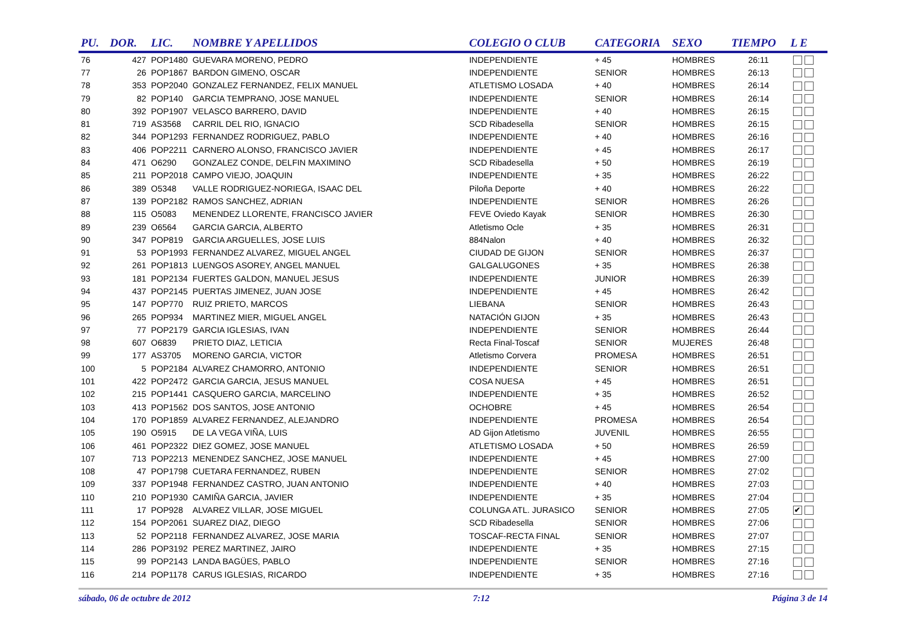| PU. | DOR. | LIC. | NOMBRE Y APELLIDOS | COLEGIO O CLUB | CATEGORIA | SEXO | TIEMPO | L E |
| --- | --- | --- | --- | --- | --- | --- | --- | --- |
| 76 | 427 | POP1480 | GUEVARA MORENO, PEDRO | INDEPENDIENTE | + 45 | HOMBRES | 26:11 | |
| 77 | 26 | POP1867 | BARDON GIMENO, OSCAR | INDEPENDIENTE | SENIOR | HOMBRES | 26:13 | |
| 78 | 353 | POP2040 | GONZALEZ FERNANDEZ, FELIX MANUEL | ATLETISMO LOSADA | + 40 | HOMBRES | 26:14 | |
| 79 | 82 | POP140 | GARCIA TEMPRANO, JOSE MANUEL | INDEPENDIENTE | SENIOR | HOMBRES | 26:14 | |
| 80 | 392 | POP1907 | VELASCO BARRERO, DAVID | INDEPENDIENTE | + 40 | HOMBRES | 26:15 | |
| 81 | 719 | AS3568 | CARRIL DEL RIO, IGNACIO | SCD Ribadesella | SENIOR | HOMBRES | 26:15 | |
| 82 | 344 | POP1293 | FERNANDEZ RODRIGUEZ, PABLO | INDEPENDIENTE | + 40 | HOMBRES | 26:16 | |
| 83 | 406 | POP2211 | CARNERO ALONSO, FRANCISCO JAVIER | INDEPENDIENTE | + 45 | HOMBRES | 26:17 | |
| 84 | 471 | O6290 | GONZALEZ CONDE, DELFIN MAXIMINO | SCD Ribadesella | + 50 | HOMBRES | 26:19 | |
| 85 | 211 | POP2018 | CAMPO VIEJO, JOAQUIN | INDEPENDIENTE | + 35 | HOMBRES | 26:22 | |
| 86 | 389 | O5348 | VALLE RODRIGUEZ-NORIEGA, ISAAC DEL | Piloña Deporte | + 40 | HOMBRES | 26:22 | |
| 87 | 139 | POP2182 | RAMOS SANCHEZ, ADRIAN | INDEPENDIENTE | SENIOR | HOMBRES | 26:26 | |
| 88 | 115 | O5083 | MENENDEZ LLORENTE, FRANCISCO JAVIER | FEVE Oviedo Kayak | SENIOR | HOMBRES | 26:30 | |
| 89 | 239 | O6564 | GARCIA GARCIA, ALBERTO | Atletismo Ocle | + 35 | HOMBRES | 26:31 | |
| 90 | 347 | POP819 | GARCIA ARGUELLES, JOSE LUIS | 884Nalon | + 40 | HOMBRES | 26:32 | |
| 91 | 53 | POP1993 | FERNANDEZ ALVAREZ, MIGUEL ANGEL | CIUDAD DE GIJON | SENIOR | HOMBRES | 26:37 | |
| 92 | 261 | POP1813 | LUENGOS ASOREY, ANGEL MANUEL | GALGALUGONES | + 35 | HOMBRES | 26:38 | |
| 93 | 181 | POP2134 | FUERTES GALDON, MANUEL JESUS | INDEPENDIENTE | JUNIOR | HOMBRES | 26:39 | |
| 94 | 437 | POP2145 | PUERTAS JIMENEZ, JUAN JOSE | INDEPENDIENTE | + 45 | HOMBRES | 26:42 | |
| 95 | 147 | POP770 | RUIZ PRIETO, MARCOS | LIEBANA | SENIOR | HOMBRES | 26:43 | |
| 96 | 265 | POP934 | MARTINEZ MIER, MIGUEL ANGEL | NATACIÓN GIJON | + 35 | HOMBRES | 26:43 | |
| 97 | 77 | POP2179 | GARCIA IGLESIAS, IVAN | INDEPENDIENTE | SENIOR | HOMBRES | 26:44 | |
| 98 | 607 | O6839 | PRIETO DIAZ, LETICIA | Recta Final-Toscaf | SENIOR | MUJERES | 26:48 | |
| 99 | 177 | AS3705 | MORENO GARCIA, VICTOR | Atletismo Corvera | PROMESA | HOMBRES | 26:51 | |
| 100 | 5 | POP2184 | ALVAREZ CHAMORRO, ANTONIO | INDEPENDIENTE | SENIOR | HOMBRES | 26:51 | |
| 101 | 422 | POP2472 | GARCIA GARCIA, JESUS MANUEL | COSA NUESA | + 45 | HOMBRES | 26:51 | |
| 102 | 215 | POP1441 | CASQUERO GARCIA, MARCELINO | INDEPENDIENTE | + 35 | HOMBRES | 26:52 | |
| 103 | 413 | POP1562 | DOS SANTOS, JOSE ANTONIO | OCHOBRE | + 45 | HOMBRES | 26:54 | |
| 104 | 170 | POP1859 | ALVAREZ FERNANDEZ, ALEJANDRO | INDEPENDIENTE | PROMESA | HOMBRES | 26:54 | |
| 105 | 190 | O5915 | DE LA VEGA VIÑA, LUIS | AD Gijon Atletismo | JUVENIL | HOMBRES | 26:55 | |
| 106 | 461 | POP2322 | DIEZ GOMEZ, JOSE MANUEL | ATLETISMO LOSADA | + 50 | HOMBRES | 26:59 | |
| 107 | 713 | POP2213 | MENENDEZ SANCHEZ, JOSE MANUEL | INDEPENDIENTE | + 45 | HOMBRES | 27:00 | |
| 108 | 47 | POP1798 | CUETARA FERNANDEZ, RUBEN | INDEPENDIENTE | SENIOR | HOMBRES | 27:02 | |
| 109 | 337 | POP1948 | FERNANDEZ CASTRO, JUAN ANTONIO | INDEPENDIENTE | + 40 | HOMBRES | 27:03 | |
| 110 | 210 | POP1930 | CAMIÑA GARCIA, JAVIER | INDEPENDIENTE | + 35 | HOMBRES | 27:04 | |
| 111 | 17 | POP928 | ALVAREZ VILLAR, JOSE MIGUEL | COLUNGA ATL. JURASICO | SENIOR | HOMBRES | 27:05 | ✔ |
| 112 | 154 | POP2061 | SUAREZ DIAZ, DIEGO | SCD Ribadesella | SENIOR | HOMBRES | 27:06 | |
| 113 | 52 | POP2118 | FERNANDEZ ALVAREZ, JOSE MARIA | TOSCAF-RECTA FINAL | SENIOR | HOMBRES | 27:07 | |
| 114 | 286 | POP3192 | PEREZ MARTINEZ, JAIRO | INDEPENDIENTE | + 35 | HOMBRES | 27:15 | |
| 115 | 99 | POP2143 | LANDA BAGÜES, PABLO | INDEPENDIENTE | SENIOR | HOMBRES | 27:16 | |
| 116 | 214 | POP1178 | CARUS IGLESIAS, RICARDO | INDEPENDIENTE | + 35 | HOMBRES | 27:16 | |
sábado, 06 de octubre de 2012 7:12 Página 3 de 14